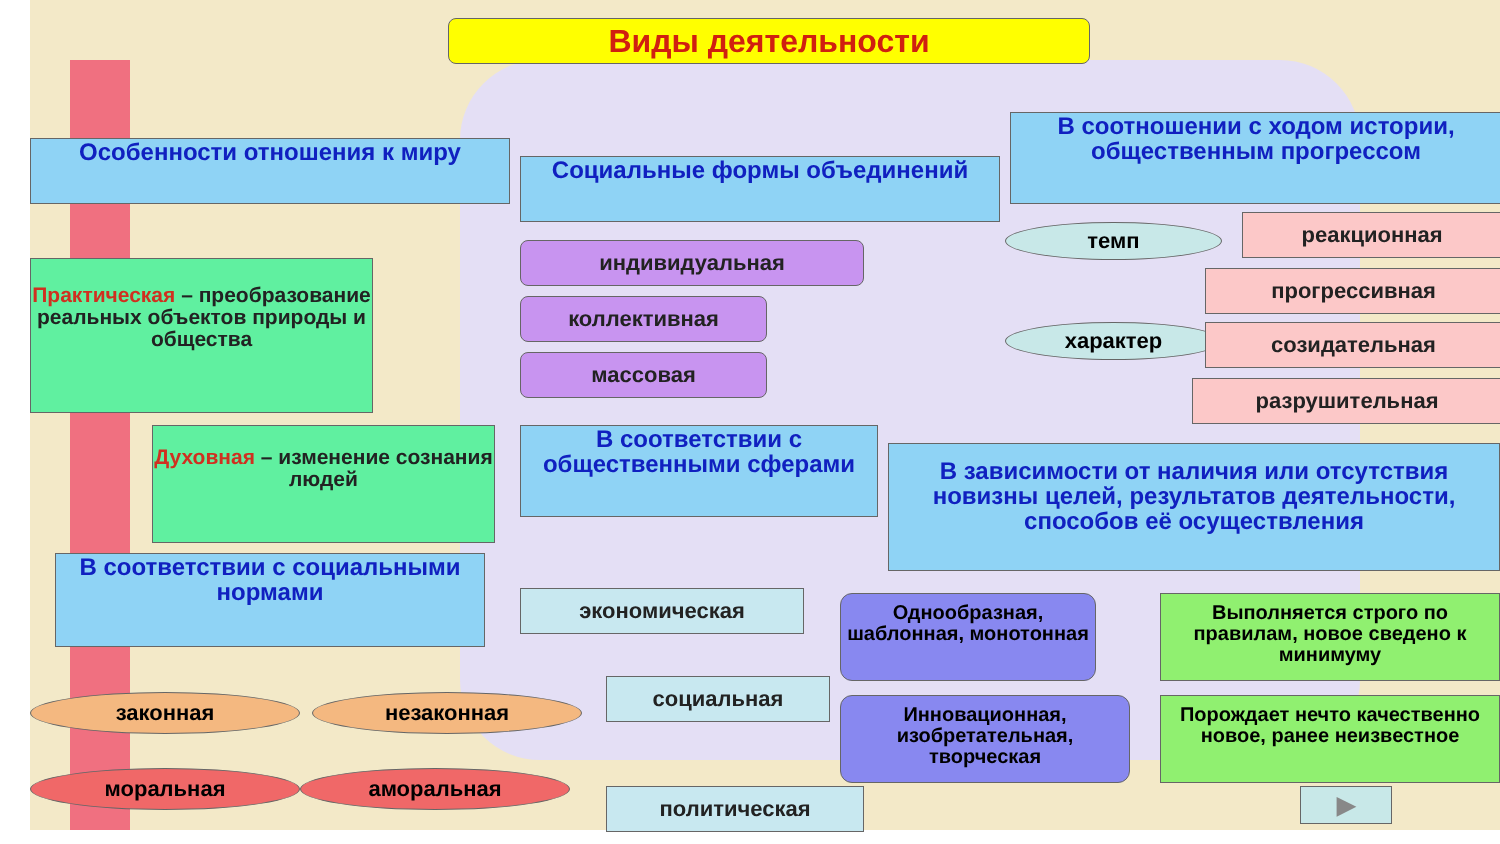Виды деятельности
Особенности отношения к миру
Социальные формы объединений
В соотношении с ходом истории, общественным прогрессом
Практическая – преобразование реальных объектов природы и общества
индивидуальная
коллективная
массовая
темп
характер
реакционная
прогрессивная
созидательная
разрушительная
Духовная – изменение сознания людей
В соответствии с общественными сферами
В зависимости от наличия или отсутствия новизны целей, результатов деятельности, способов её осуществления
В соответствии с социальными нормами
экономическая
социальная
политическая
Однообразная, шаблонная, монотонная
Выполняется строго по правилам, новое сведено к минимуму
Инновационная, изобретательная, творческая
Порождает нечто качественно новое, ранее неизвестное
законная незаконная
моральная аморальная
▶